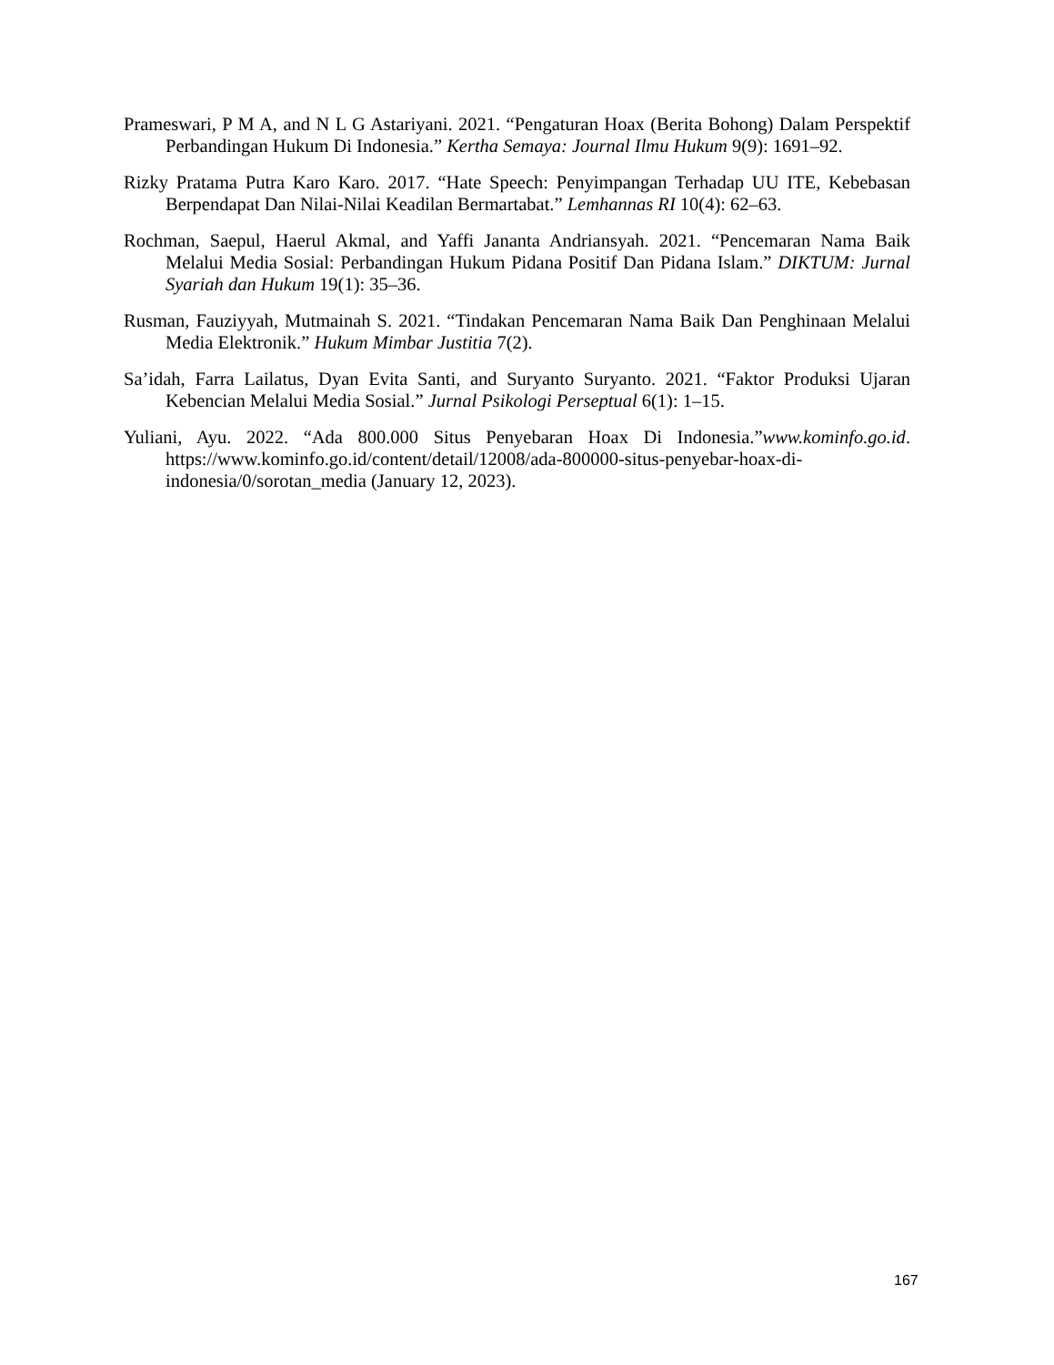Prameswari, P M A, and N L G Astariyani. 2021. “Pengaturan Hoax (Berita Bohong) Dalam Perspektif Perbandingan Hukum Di Indonesia.” Kertha Semaya: Journal Ilmu Hukum 9(9): 1691–92.
Rizky Pratama Putra Karo Karo. 2017. “Hate Speech: Penyimpangan Terhadap UU ITE, Kebebasan Berpendapat Dan Nilai-Nilai Keadilan Bermartabat.” Lemhannas RI 10(4): 62–63.
Rochman, Saepul, Haerul Akmal, and Yaffi Jananta Andriansyah. 2021. “Pencemaran Nama Baik Melalui Media Sosial: Perbandingan Hukum Pidana Positif Dan Pidana Islam.” DIKTUM: Jurnal Syariah dan Hukum 19(1): 35–36.
Rusman, Fauziyyah, Mutmainah S. 2021. “Tindakan Pencemaran Nama Baik Dan Penghinaan Melalui Media Elektronik.” Hukum Mimbar Justitia 7(2).
Sa’idah, Farra Lailatus, Dyan Evita Santi, and Suryanto Suryanto. 2021. “Faktor Produksi Ujaran Kebencian Melalui Media Sosial.” Jurnal Psikologi Perseptual 6(1): 1–15.
Yuliani, Ayu. 2022. “Ada 800.000 Situs Penyebaran Hoax Di Indonesia.”www.kominfo.go.id. https://www.kominfo.go.id/content/detail/12008/ada-800000-situs-penyebar-hoax-di-indonesia/0/sorotan_media (January 12, 2023).
167